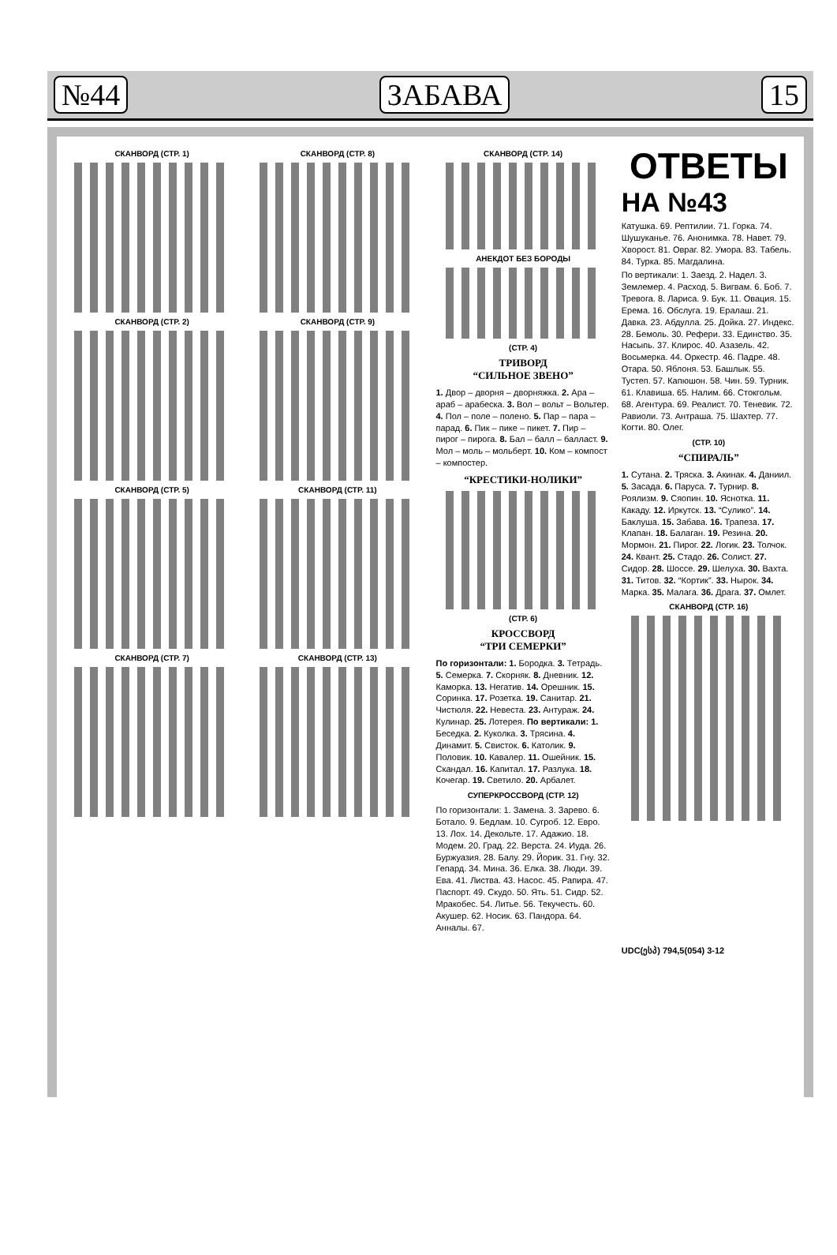№44 ЗАБАВА 15
СКАНВОРД (СТР. 1)
СКАНВОРД (СТР. 2)
СКАНВОРД (СТР. 5)
СКАНВОРД (СТР. 7)
СКАНВОРД (СТР. 8)
СКАНВОРД (СТР. 9)
СКАНВОРД (СТР. 11)
СКАНВОРД (СТР. 13)
СКАНВОРД (СТР. 14)
АНЕКДОТ БЕЗ БОРОДЫ
(СТР. 4)
ТРИВОРД
“СИЛЬНОЕ ЗВЕНО”
1. Двор – дворня – дворняжка. 2. Ара – араб – арабеска. 3. Вол – вольт – Вольтер. 4. Пол – поле – поленo. 5. Пар – пара – парад. 6. Пик – пике – пикет. 7. Пир – пирог – пирога. 8. Бал – балл – балласт. 9. Мол – моль – мольберт. 10. Ком – компост – компостер.
“КРЕСТИКИ-НОЛИКИ”
(СТР. 6)
КРОССВОРД
“ТРИ СЕМЕРКИ”
По горизонтали: 1. Бородка. 3. Тетрадь. 5. Семерка. 7. Скорняк. 8. Дневник. 12. Каморка. 13. Негатив. 14. Орешник. 15. Соринка. 17. Розетка. 19. Санитар. 21. Чистюля. 22. Невеста. 23. Антураж. 24. Кулинар. 25. Лотерея. По вертикали: 1. Беседка. 2. Куколка. 3. Трясина. 4. Динамит. 5. Свисток. 6. Католик. 9. Половик. 10. Кавалер. 11. Ошейник. 15. Скандал. 16. Капитал. 17. Разлука. 18. Кочегар. 19. Светило. 20. Арбалет.
СУПЕРКРОССВОРД (СТР. 12)
По горизонтали: 1. Замена. 3. Зарево. 6. Ботало. 9. Бедлам. 10. Сугроб. 12. Евро. 13. Лох. 14. Декольте. 17. Адажио. 18. Модем. 20. Град. 22. Верста. 24. Иуда. 26. Буржуазия. 28. Балу. 29. Йорик. 31. Гну. 32. Гепард. 34. Мина. 36. Елка. 38. Люди. 39. Ева. 41. Листва. 43. Насос. 45. Рапира. 47. Паспорт. 49. Скудо. 50. Ять. 51. Сидр. 52. Мракобес. 54. Литье. 56. Текучесть. 60. Акушер. 62. Носик. 63. Пандора. 64. Анналы. 67.
ОТВЕТЫ
НА №43
Катушка. 69. Рептилии. 71. Горка. 74. Шушуканье. 76. Анонимка. 78. Навет. 79. Хворост. 81. Овраг. 82. Умора. 83. Табель. 84. Турка. 85. Магдалина.
По вертикали: 1. Заезд. 2. Надел. 3. Землемер. 4. Расход. 5. Вигвам. 6. Боб. 7. Тревога. 8. Лариса. 9. Бук. 11. Овация. 15. Ерема. 16. Обслуга. 19. Ералаш. 21. Давка. 23. Абдулла. 25. Дойка. 27. Индекс. 28. Бемоль. 30. Рефери. 33. Единство. 35. Насыпь. 37. Клирос. 40. Азазель. 42. Восьмерка. 44. Оркестр. 46. Падре. 48. Отара. 50. Яблоня. 53. Башлык. 55. Тустеп. 57. Капюшон. 58. Чин. 59. Турник. 61. Клавиша. 65. Налим. 66. Стокгольм. 68. Агентура. 69. Реалист. 70. Теневик. 72. Равиоли. 73. Антраша. 75. Шахтер. 77. Когти. 80. Олег.
(СТР. 10)
“СПИРАЛЬ”
1. Сутана. 2. Тряска. 3. Акинак. 4. Даниил. 5. Засада. 6. Паруса. 7. Турнир. 8. Роялизм. 9. Сяопин. 10. Яснотка. 11. Какаду. 12. Иркутск. 13. “Сулико”. 14. Баклуша. 15. Забава. 16. Трапеза. 17. Клапан. 18. Балаган. 19. Резина. 20. Мормон. 21. Пирог. 22. Логик. 23. Толчок. 24. Квант. 25. Стадо. 26. Солист. 27. Сидор. 28. Шоссе. 29. Шелуха. 30. Вахта. 31. Титов. 32. “Кортик”. 33. Нырок. 34. Марка. 35. Малага. 36. Драга. 37. Омлет.
СКАНВОРД (СТР. 16)
UDC(ესპ) 794,5(054) 3-12